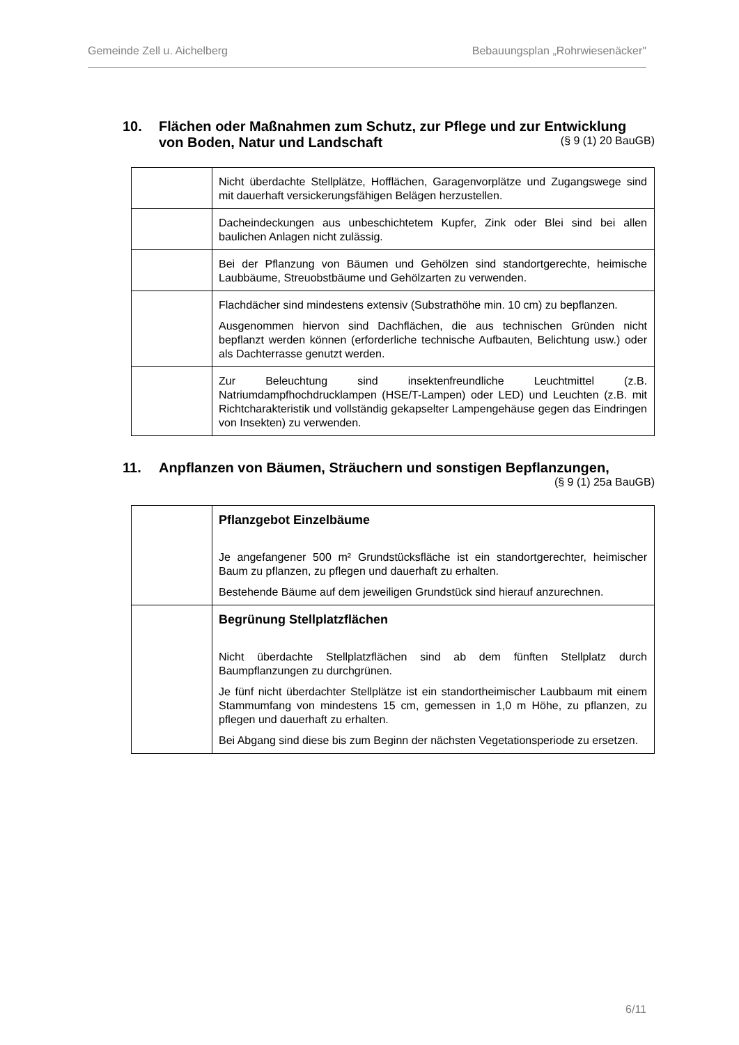Gemeinde Zell u. Aichelberg Bebauungsplan „Rohrwiesenäcker"
10. Flächen oder Maßnahmen zum Schutz, zur Pflege und zur Entwicklung
von Boden, Natur und Landschaft (§ 9 (1) 20 BauGB)
| | Nicht überdachte Stellplätze, Hofflächen, Garagenvorplätze und Zugangswege sind mit dauerhaft versickerungsfähigen Belägen herzustellen. |
| | Dacheindeckungen aus unbeschichtetem Kupfer, Zink oder Blei sind bei allen baulichen Anlagen nicht zulässig. |
| | Bei der Pflanzung von Bäumen und Gehölzen sind standortgerechte, heimische Laubbäume, Streuobstbäume und Gehölzarten zu verwenden. |
| | Flachdächer sind mindestens extensiv (Substrathöhe min. 10 cm) zu bepflanzen. Ausgenommen hiervon sind Dachflächen, die aus technischen Gründen nicht bepflanzt werden können (erforderliche technische Aufbauten, Belichtung usw.) oder als Dachterrasse genutzt werden. |
| | Zur Beleuchtung sind insektenfreundliche Leuchtmittel (z.B. Natriumdampfhochdrucklampen (HSE/T-Lampen) oder LED) und Leuchten (z.B. mit Richtcharakteristik und vollständig gekapselter Lampengehäuse gegen das Eindringen von Insekten) zu verwenden. |
11. Anpflanzen von Bäumen, Sträuchern und sonstigen Bepflanzungen,
(§ 9 (1) 25a BauGB)
| | Pflanzgebot Einzelbäume Je angefangener 500 m² Grundstücksfläche ist ein standortgerechter, heimischer Baum zu pflanzen, zu pflegen und dauerhaft zu erhalten. Bestehende Bäume auf dem jeweiligen Grundstück sind hierauf anzurechnen. |
| | Begrünung Stellplatzflächen Nicht überdachte Stellplatzflächen sind ab dem fünften Stellplatz durch Baumpflanzungen zu durchgrünen. Je fünf nicht überdachter Stellplätze ist ein standortheimischer Laubbaum mit einem Stammumfang von mindestens 15 cm, gemessen in 1,0 m Höhe, zu pflanzen, zu pflegen und dauerhaft zu erhalten. Bei Abgang sind diese bis zum Beginn der nächsten Vegetationsperiode zu ersetzen. |
6/11